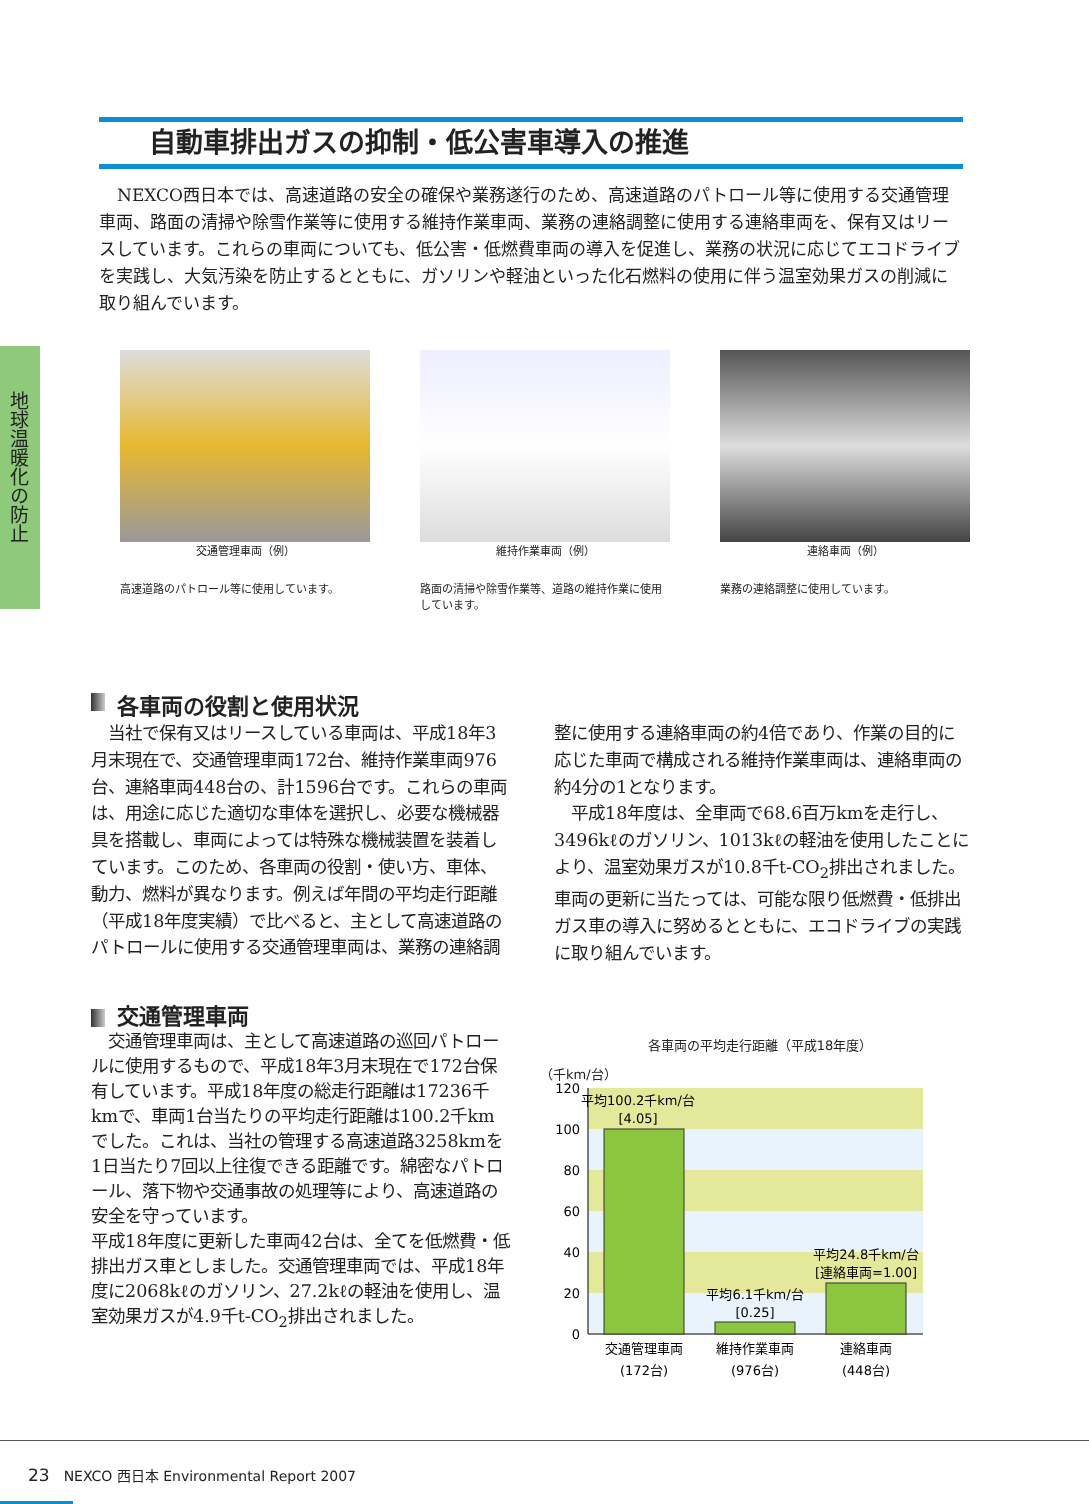自動車排出ガスの抑制・低公害車導入の推進
NEXCO西日本では、高速道路の安全の確保や業務遂行のため、高速道路のパトロール等に使用する交通管理車両、路面の清掃や除雪作業等に使用する維持作業車両、業務の連絡調整に使用する連絡車両を、保有又はリースしています。これらの車両についても、低公害・低燃費車両の導入を促進し、業務の状況に応じてエコドライブを実践し、大気汚染を防止するとともに、ガソリンや軽油といった化石燃料の使用に伴う温室効果ガスの削減に取り組んでいます。
地球温暖化の防止
交通管理車両（例）
高速道路のパトロール等に使用しています。
維持作業車両（例）
路面の清掃や除雪作業等、道路の維持作業に使用しています。
連絡車両（例）
業務の連絡調整に使用しています。
各車両の役割と使用状況
　当社で保有又はリースしている車両は、平成18年3月末現在で、交通管理車両172台、維持作業車両976台、連絡車両448台の、計1596台です。これらの車両は、用途に応じた適切な車体を選択し、必要な機械器具を搭載し、車両によっては特殊な機械装置を装着しています。このため、各車両の役割・使い方、車体、動力、燃料が異なります。例えば年間の平均走行距離（平成18年度実績）で比べると、主として高速道路のパトロールに使用する交通管理車両は、業務の連絡調整に使用する連絡車両の約4倍であり、作業の目的に応じた車両で構成される維持作業車両は、連絡車両の約4分の1となります。
　平成18年度は、全車両で68.6百万kmを走行し、3496kℓのガソリン、1013kℓの軽油を使用したことにより、温室効果ガスが10.8千t-CO<sub>2</sub>排出されました。車両の更新に当たっては、可能な限り低燃費・低排出ガス車の導入に努めるとともに、エコドライブの実践に取り組んでいます。
交通管理車両
　交通管理車両は、主として高速道路の巡回パトロールに使用するもので、平成18年3月末現在で172台保有しています。平成18年度の総走行距離は17236千kmで、車両1台当たりの平均走行距離は100.2千kmでした。これは、当社の管理する高速道路3258kmを1日当たり7回以上往復できる距離です。綿密なパトロール、落下物や交通事故の処理等により、高速道路の安全を守っています。
平成18年度に更新した車両42台は、全てを低燃費・低排出ガス車としました。交通管理車両では、平成18年度に2068kℓのガソリン、27.2kℓの軽油を使用し、温室効果ガスが4.9千t-CO<sub>2</sub>排出されました。
各車両の平均走行距離（平成18年度）
（千km/台）
120
100
80
60
40
20
0
平均100.2千km/台
[4.05]
平均6.1千km/台
[0.25]
平均24.8千km/台
[連絡車両=1.00]
交通管理車両
(172台)
維持作業車両
(976台)
連絡車両
(448台)
23　NEXCO 西日本 Environmental Report 2007